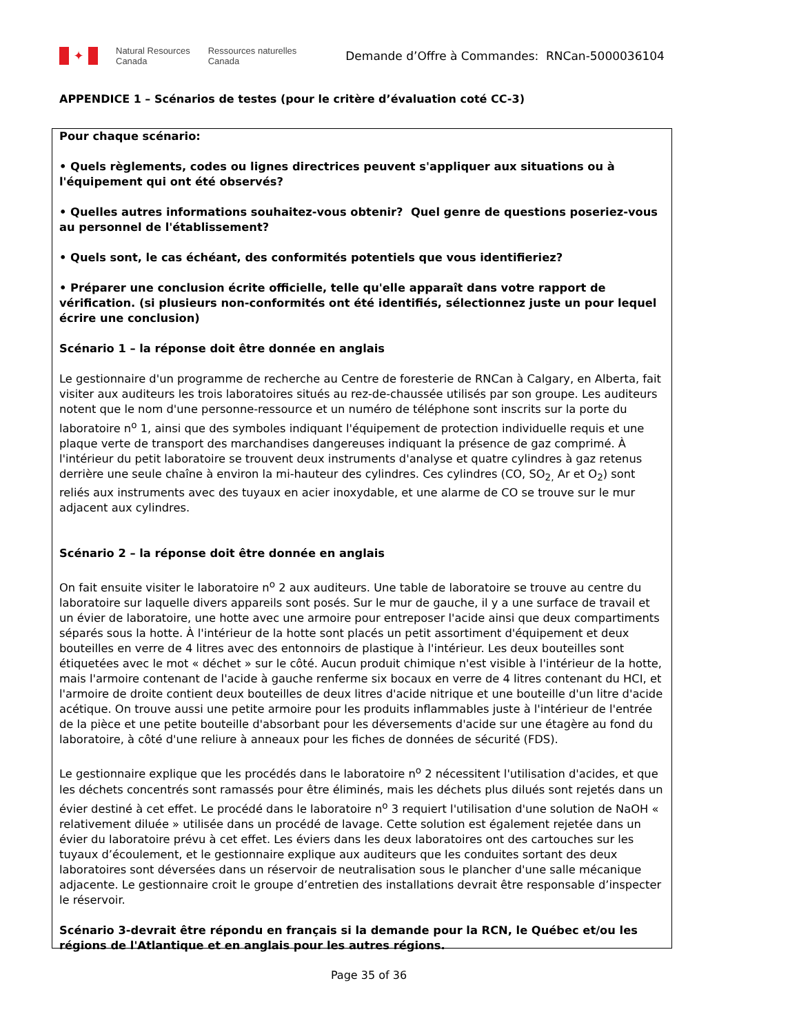✦
Natural Resources
Canada
Ressources naturelles
Canada
Demande d’Offre à Commandes: RNCan-5000036104
APPENDICE 1 – Scénarios de testes (pour le critère d’évaluation coté CC-3)
Pour chaque scénario:
• Quels règlements, codes ou lignes directrices peuvent s'appliquer aux situations ou à l'équipement qui ont été observés?
• Quelles autres informations souhaitez-vous obtenir? Quel genre de questions poseriez-vous au personnel de l'établissement?
• Quels sont, le cas échéant, des conformités potentiels que vous identifieriez?
• Préparer une conclusion écrite officielle, telle qu'elle apparaît dans votre rapport de vérification. (si plusieurs non-conformités ont été identifiés, sélectionnez juste un pour lequel écrire une conclusion)
Scénario 1 – la réponse doit être donnée en anglais
Le gestionnaire d'un programme de recherche au Centre de foresterie de RNCan à Calgary, en Alberta, fait visiter aux auditeurs les trois laboratoires situés au rez-de-chaussée utilisés par son groupe. Les auditeurs notent que le nom d'une personne-ressource et un numéro de téléphone sont inscrits sur la porte du laboratoire n<sup>o</sup> 1, ainsi que des symboles indiquant l'équipement de protection individuelle requis et une plaque verte de transport des marchandises dangereuses indiquant la présence de gaz comprimé. À l'intérieur du petit laboratoire se trouvent deux instruments d'analyse et quatre cylindres à gaz retenus derrière une seule chaîne à environ la mi-hauteur des cylindres. Ces cylindres (CO, SO<sub>2,</sub> Ar et O<sub>2</sub>) sont reliés aux instruments avec des tuyaux en acier inoxydable, et une alarme de CO se trouve sur le mur adjacent aux cylindres.
Scénario 2 – la réponse doit être donnée en anglais
On fait ensuite visiter le laboratoire n<sup>o</sup> 2 aux auditeurs. Une table de laboratoire se trouve au centre du laboratoire sur laquelle divers appareils sont posés. Sur le mur de gauche, il y a une surface de travail et un évier de laboratoire, une hotte avec une armoire pour entreposer l'acide ainsi que deux compartiments séparés sous la hotte. À l'intérieur de la hotte sont placés un petit assortiment d'équipement et deux bouteilles en verre de 4 litres avec des entonnoirs de plastique à l'intérieur. Les deux bouteilles sont étiquetées avec le mot « déchet » sur le côté. Aucun produit chimique n'est visible à l'intérieur de la hotte, mais l'armoire contenant de l'acide à gauche renferme six bocaux en verre de 4 litres contenant du HCI, et l'armoire de droite contient deux bouteilles de deux litres d'acide nitrique et une bouteille d'un litre d'acide acétique. On trouve aussi une petite armoire pour les produits inflammables juste à l'intérieur de l'entrée de la pièce et une petite bouteille d'absorbant pour les déversements d'acide sur une étagère au fond du laboratoire, à côté d'une reliure à anneaux pour les fiches de données de sécurité (FDS).
Le gestionnaire explique que les procédés dans le laboratoire n<sup>o</sup> 2 nécessitent l'utilisation d'acides, et que les déchets concentrés sont ramassés pour être éliminés, mais les déchets plus dilués sont rejetés dans un évier destiné à cet effet. Le procédé dans le laboratoire n<sup>o</sup> 3 requiert l'utilisation d'une solution de NaOH « relativement diluée » utilisée dans un procédé de lavage. Cette solution est également rejetée dans un évier du laboratoire prévu à cet effet. Les éviers dans les deux laboratoires ont des cartouches sur les tuyaux d’écoulement, et le gestionnaire explique aux auditeurs que les conduites sortant des deux laboratoires sont déversées dans un réservoir de neutralisation sous le plancher d'une salle mécanique adjacente. Le gestionnaire croit le groupe d’entretien des installations devrait être responsable d’inspecter le réservoir.
Scénario 3-devrait être répondu en français si la demande pour la RCN, le Québec et/ou les régions de l'Atlantique et en anglais pour les autres régions.
Page 35 of 36